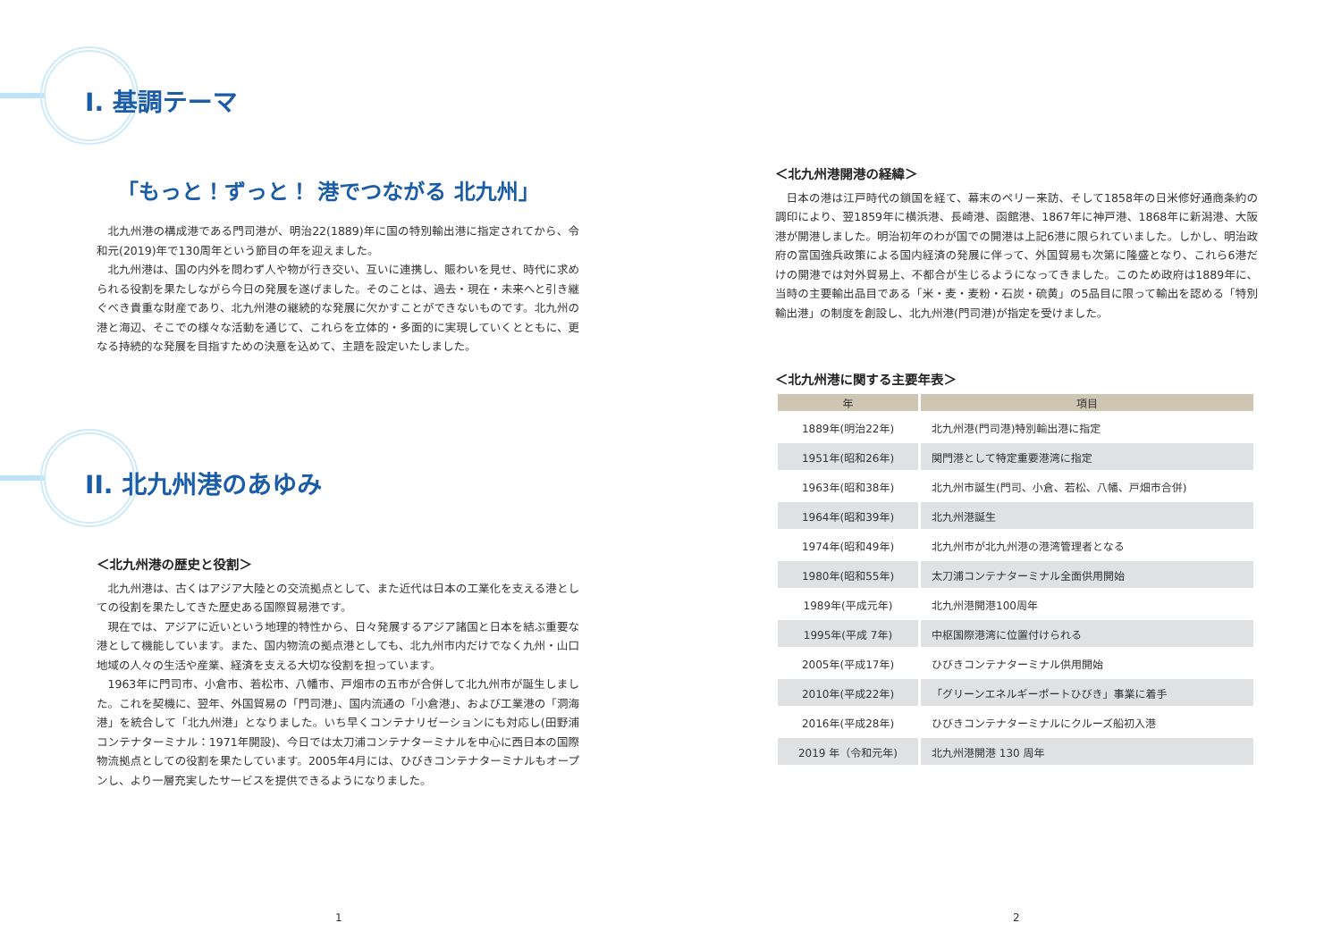I. 基調テーマ
「もっと！ずっと！ 港でつながる 北九州」
北九州港の構成港である門司港が、明治22(1889)年に国の特別輸出港に指定されてから、令和元(2019)年で130周年という節目の年を迎えました。
北九州港は、国の内外を問わず人や物が行き交い、互いに連携し、賑わいを見せ、時代に求められる役割を果たしながら今日の発展を遂げました。そのことは、過去・現在・未来へと引き継ぐべき貴重な財産であり、北九州港の継続的な発展に欠かすことができないものです。北九州の港と海辺、そこでの様々な活動を通じて、これらを立体的・多面的に実現していくとともに、更なる持続的な発展を目指すための決意を込めて、主題を設定いたしました。
II. 北九州港のあゆみ
＜北九州港の歴史と役割＞
北九州港は、古くはアジア大陸との交流拠点として、また近代は日本の工業化を支える港としての役割を果たしてきた歴史ある国際貿易港です。
現在では、アジアに近いという地理的特性から、日々発展するアジア諸国と日本を結ぶ重要な港として機能しています。また、国内物流の拠点港としても、北九州市内だけでなく九州・山口地域の人々の生活や産業、経済を支える大切な役割を担っています。
1963年に門司市、小倉市、若松市、八幡市、戸畑市の五市が合併して北九州市が誕生しました。これを契機に、翌年、外国貿易の「門司港」、国内流通の「小倉港」、および工業港の「洞海港」を統合して「北九州港」となりました。いち早くコンテナリゼーションにも対応し(田野浦コンテナターミナル：1971年開設)、今日では太刀浦コンテナターミナルを中心に西日本の国際物流拠点としての役割を果たしています。2005年4月には、ひびきコンテナターミナルもオープンし、より一層充実したサービスを提供できるようになりました。
1
＜北九州港開港の経緯＞
日本の港は江戸時代の鎖国を経て、幕末のペリー来訪、そして1858年の日米修好通商条約の調印により、翌1859年に横浜港、長崎港、函館港、1867年に神戸港、1868年に新潟港、大阪港が開港しました。明治初年のわが国での開港は上記6港に限られていました。しかし、明治政府の富国強兵政策による国内経済の発展に伴って、外国貿易も次第に隆盛となり、これら6港だけの開港では対外貿易上、不都合が生じるようになってきました。このため政府は1889年に、当時の主要輸出品目である「米・麦・麦粉・石炭・硫黄」の5品目に限って輸出を認める「特別輸出港」の制度を創設し、北九州港(門司港)が指定を受けました。
＜北九州港に関する主要年表＞
| 年 | 項目 |
| --- | --- |
| 1889年(明治22年) | 北九州港(門司港)特別輸出港に指定 |
| 1951年(昭和26年) | 関門港として特定重要港湾に指定 |
| 1963年(昭和38年) | 北九州市誕生(門司、小倉、若松、八幡、戸畑市合併) |
| 1964年(昭和39年) | 北九州港誕生 |
| 1974年(昭和49年) | 北九州市が北九州港の港湾管理者となる |
| 1980年(昭和55年) | 太刀浦コンテナターミナル全面供用開始 |
| 1989年(平成元年) | 北九州港開港100周年 |
| 1995年(平成 7年) | 中枢国際港湾に位置付けられる |
| 2005年(平成17年) | ひびきコンテナターミナル供用開始 |
| 2010年(平成22年) | 「グリーンエネルギーポートひびき」事業に着手 |
| 2016年(平成28年) | ひびきコンテナターミナルにクルーズ船初入港 |
| 2019 年（令和元年) | 北九州港開港 130 周年 |
2